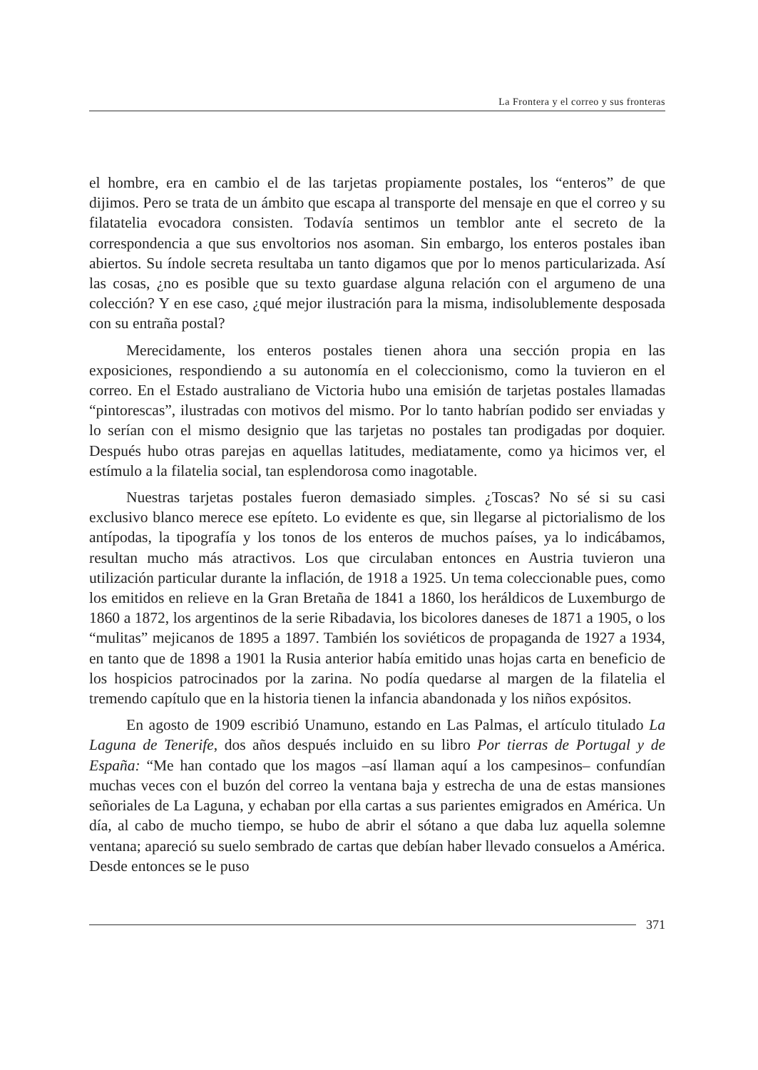La Frontera y el correo y sus fronteras
el hombre, era en cambio el de las tarjetas propiamente postales, los “enteros” de que dijimos. Pero se trata de un ámbito que escapa al transporte del mensaje en que el correo y su filatatelia evocadora consisten. Todavía sentimos un temblor ante el secreto de la correspondencia a que sus envoltorios nos asoman. Sin embargo, los enteros postales iban abiertos. Su índole secreta resultaba un tanto digamos que por lo menos particularizada. Así las cosas, ¿no es posible que su texto guardase alguna relación con el argumeno de una colección? Y en ese caso, ¿qué mejor ilustración para la misma, indisolublemente desposada con su entraña postal?
Merecidamente, los enteros postales tienen ahora una sección propia en las exposiciones, respondiendo a su autonomía en el coleccionismo, como la tuvieron en el correo. En el Estado australiano de Victoria hubo una emisión de tarjetas postales llamadas “pintorescas”, ilustradas con motivos del mismo. Por lo tanto habrían podido ser enviadas y lo serían con el mismo designio que las tarjetas no postales tan prodigadas por doquier. Después hubo otras parejas en aquellas latitudes, mediatamente, como ya hicimos ver, el estímulo a la filatelia social, tan esplendorosa como inagotable.
Nuestras tarjetas postales fueron demasiado simples. ¿Toscas? No sé si su casi exclusivo blanco merece ese epíteto. Lo evidente es que, sin llegarse al pictorialismo de los antípodas, la tipografía y los tonos de los enteros de muchos países, ya lo indicábamos, resultan mucho más atractivos. Los que circulaban entonces en Austria tuvieron una utilización particular durante la inflación, de 1918 a 1925. Un tema coleccionable pues, como los emitidos en relieve en la Gran Bretaña de 1841 a 1860, los heráldicos de Luxemburgo de 1860 a 1872, los argentinos de la serie Ribadavia, los bicolores daneses de 1871 a 1905, o los “mulitas” mejicanos de 1895 a 1897. También los soviéticos de propaganda de 1927 a 1934, en tanto que de 1898 a 1901 la Rusia anterior había emitido unas hojas carta en beneficio de los hospicios patrocinados por la zarina. No podía quedarse al margen de la filatelia el tremendo capítulo que en la historia tienen la infancia abandonada y los niños expósitos.
En agosto de 1909 escribió Unamuno, estando en Las Palmas, el artículo titulado La Laguna de Tenerife, dos años después incluido en su libro Por tierras de Portugal y de España: “Me han contado que los magos –así llaman aquí a los campesinos– confundían muchas veces con el buzón del correo la ventana baja y estrecha de una de estas mansiones señoriales de La Laguna, y echaban por ella cartas a sus parientes emigrados en América. Un día, al cabo de mucho tiempo, se hubo de abrir el sótano a que daba luz aquella solemne ventana; apareció su suelo sembrado de cartas que debían haber llevado consuelos a América. Desde entonces se le puso
371